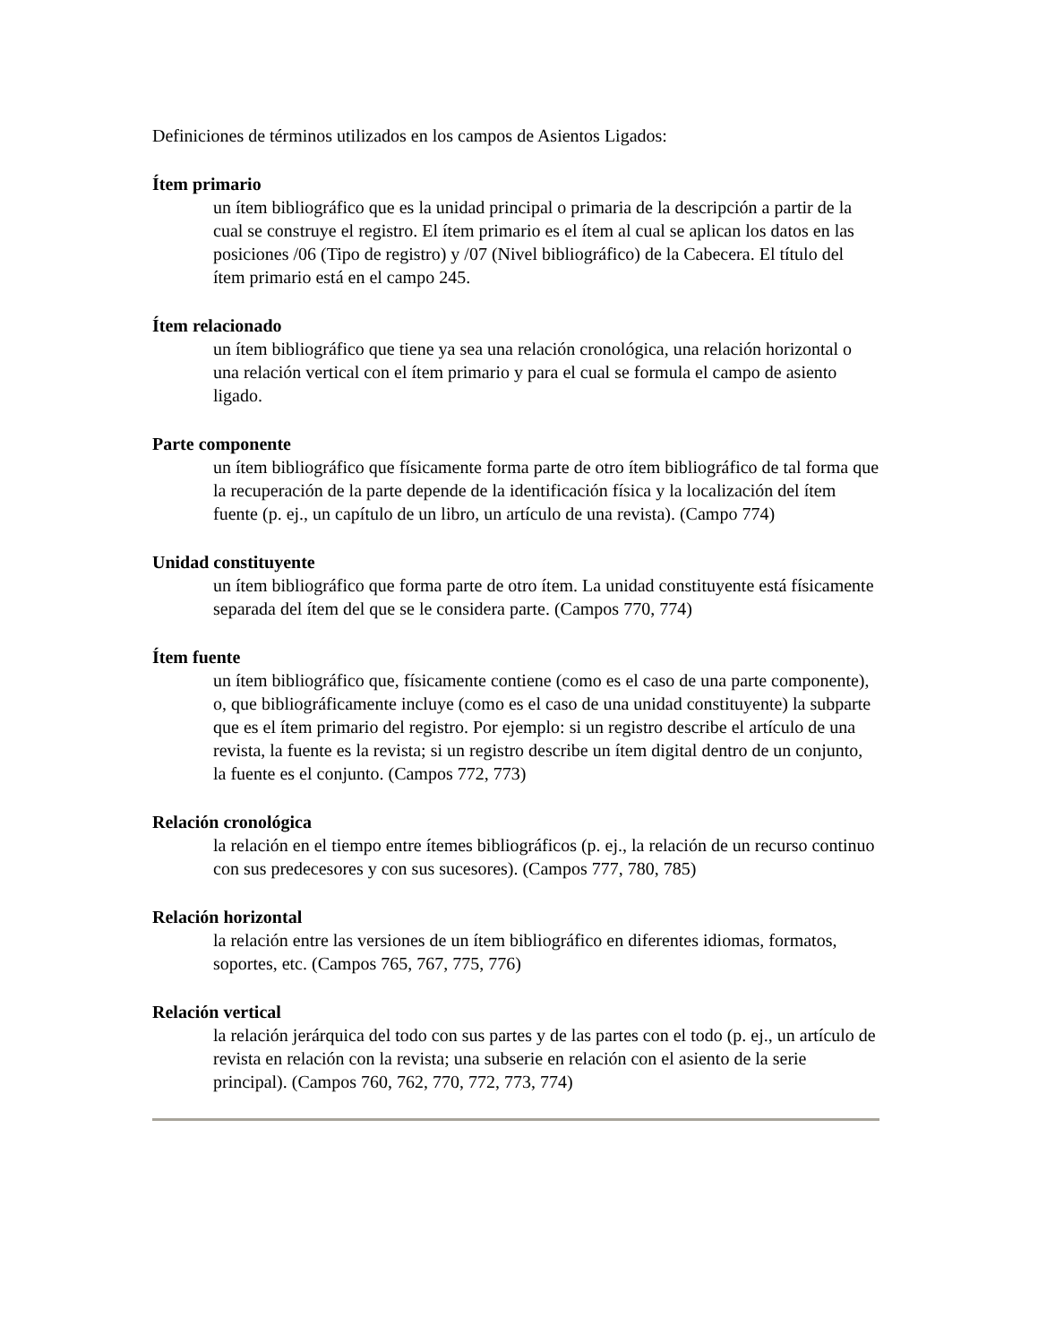Definiciones de términos utilizados en los campos de Asientos Ligados:
Ítem primario
un ítem bibliográfico que es la unidad principal o primaria de la descripción a partir de la cual se construye el registro. El ítem primario es el ítem al cual se aplican los datos en las posiciones /06 (Tipo de registro) y /07 (Nivel bibliográfico) de la Cabecera. El título del ítem primario está en el campo 245.
Ítem relacionado
un ítem bibliográfico que tiene ya sea una relación cronológica, una relación horizontal o una relación vertical con el ítem primario y para el cual se formula el campo de asiento ligado.
Parte componente
un ítem bibliográfico que físicamente forma parte de otro ítem bibliográfico de tal forma que la recuperación de la parte depende de la identificación física y la localización del ítem fuente (p. ej., un capítulo de un libro, un artículo de una revista). (Campo 774)
Unidad constituyente
un ítem bibliográfico que forma parte de otro ítem. La unidad constituyente está físicamente separada del ítem del que se le considera parte. (Campos 770, 774)
Ítem fuente
un ítem bibliográfico que, físicamente contiene (como es el caso de una parte componente), o, que bibliográficamente incluye (como es el caso de una unidad constituyente) la subparte que es el ítem primario del registro. Por ejemplo: si un registro describe el artículo de una revista, la fuente es la revista; si un registro describe un ítem digital dentro de un conjunto, la fuente es el conjunto. (Campos 772, 773)
Relación cronológica
la relación en el tiempo entre ítemes bibliográficos (p. ej., la relación de un recurso continuo con sus predecesores y con sus sucesores). (Campos 777, 780, 785)
Relación horizontal
la relación entre las versiones de un ítem bibliográfico en diferentes idiomas, formatos, soportes, etc. (Campos 765, 767, 775, 776)
Relación vertical
la relación jerárquica del todo con sus partes y de las partes con el todo (p. ej., un artículo de revista en relación con la revista; una subserie en relación con el asiento de la serie principal). (Campos 760, 762, 770, 772, 773, 774)